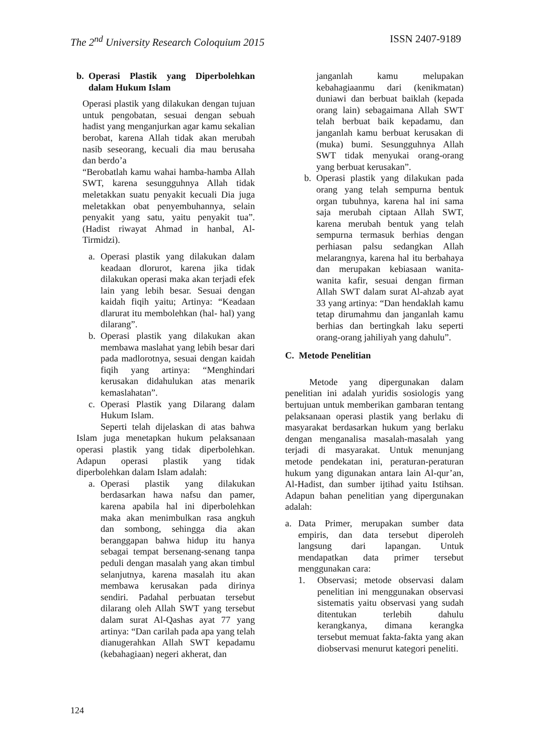The 2<sup>nd</sup> University Research Coloquium 2015 ISSN 2407-9189
b. Operasi Plastik yang Diperbolehkan dalam Hukum Islam
Operasi plastik yang dilakukan dengan tujuan untuk pengobatan, sesuai dengan sebuah hadist yang menganjurkan agar kamu sekalian berobat, karena Allah tidak akan merubah nasib seseorang, kecuali dia mau berusaha dan berdo’a
“Berobatlah kamu wahai hamba-hamba Allah SWT, karena sesungguhnya Allah tidak meletakkan suatu penyakit kecuali Dia juga meletakkan obat penyembuhannya, selain penyakit yang satu, yaitu penyakit tua”. (Hadist riwayat Ahmad in hanbal, Al-Tirmidzi).
a. Operasi plastik yang dilakukan dalam keadaan dlorurot, karena jika tidak dilakukan operasi maka akan terjadi efek lain yang lebih besar. Sesuai dengan kaidah fiqih yaitu; Artinya: “Keadaan dlarurat itu membolehkan (hal- hal) yang dilarang”.
b. Operasi plastik yang dilakukan akan membawa maslahat yang lebih besar dari pada madlorotnya, sesuai dengan kaidah fiqih yang artinya: “Menghindari kerusakan didahulukan atas menarik kemaslahatan”.
c. Operasi Plastik yang Dilarang dalam Hukum Islam.
Seperti telah dijelaskan di atas bahwa Islam juga menetapkan hukum pelaksanaan operasi plastik yang tidak diperbolehkan. Adapun operasi plastik yang tidak diperbolehkan dalam Islam adalah:
a. Operasi plastik yang dilakukan berdasarkan hawa nafsu dan pamer, karena apabila hal ini diperbolehkan maka akan menimbulkan rasa angkuh dan sombong, sehingga dia akan beranggapan bahwa hidup itu hanya sebagai tempat bersenang-senang tanpa peduli dengan masalah yang akan timbul selanjutnya, karena masalah itu akan membawa kerusakan pada dirinya sendiri. Padahal perbuatan tersebut dilarang oleh Allah SWT yang tersebut dalam surat Al-Qashas ayat 77 yang artinya: “Dan carilah pada apa yang telah dianugerahkan Allah SWT kepadamu (kebahagiaan) negeri akherat, dan
janganlah kamu melupakan kebahagiaanmu dari (kenikmatan) duniawi dan berbuat baiklah (kepada orang lain) sebagaimana Allah SWT telah berbuat baik kepadamu, dan janganlah kamu berbuat kerusakan di (muka) bumi. Sesungguhnya Allah SWT tidak menyukai orang-orang yang berbuat kerusakan”.
b. Operasi plastik yang dilakukan pada orang yang telah sempurna bentuk organ tubuhnya, karena hal ini sama saja merubah ciptaan Allah SWT, karena merubah bentuk yang telah sempurna termasuk berhias dengan perhiasan palsu sedangkan Allah melarangnya, karena hal itu berbahaya dan merupakan kebiasaan wanita-wanita kafir, sesuai dengan firman Allah SWT dalam surat Al-ahzab ayat 33 yang artinya: “Dan hendaklah kamu tetap dirumahmu dan janganlah kamu berhias dan bertingkah laku seperti orang-orang jahiliyah yang dahulu”.
C. Metode Penelitian
Metode yang dipergunakan dalam penelitian ini adalah yuridis sosiologis yang bertujuan untuk memberikan gambaran tentang pelaksanaan operasi plastik yang berlaku di masyarakat berdasarkan hukum yang berlaku dengan menganalisa masalah-masalah yang terjadi di masyarakat. Untuk menunjang metode pendekatan ini, peraturan-peraturan hukum yang digunakan antara lain Al-qur’an, Al-Hadist, dan sumber ijtihad yaitu Istihsan. Adapun bahan penelitian yang dipergunakan adalah:
a. Data Primer, merupakan sumber data empiris, dan data tersebut diperoleh langsung dari lapangan. Untuk mendapatkan data primer tersebut menggunakan cara:
1. Observasi; metode observasi dalam penelitian ini menggunakan observasi sistematis yaitu observasi yang sudah ditentukan terlebih dahulu kerangkanya, dimana kerangka tersebut memuat fakta-fakta yang akan diobservasi menurut kategori peneliti.
124